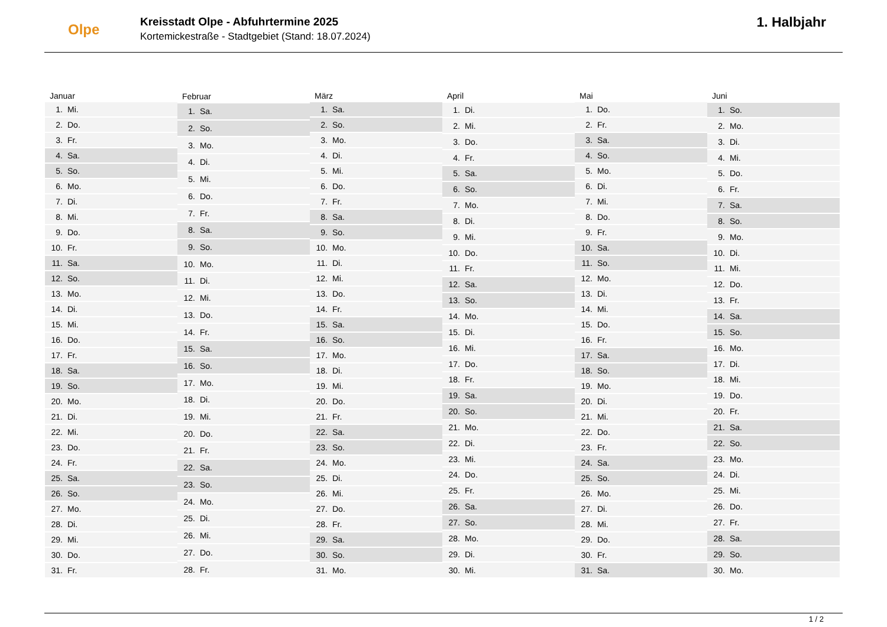Olpe
Kreisstadt Olpe - Abfuhrtermine 2025
Kortemickestraße - Stadtgebiet (Stand: 18.07.2024)
1. Halbjahr
| Januar | |
| --- | --- |
| 1. | Mi. |
| 2. | Do. |
| 3. | Fr. |
| 4. | Sa. |
| 5. | So. |
| 6. | Mo. |
| 7. | Di. |
| 8. | Mi. |
| 9. | Do. |
| 10. | Fr. |
| 11. | Sa. |
| 12. | So. |
| 13. | Mo. |
| 14. | Di. |
| 15. | Mi. |
| 16. | Do. |
| 17. | Fr. |
| 18. | Sa. |
| 19. | So. |
| 20. | Mo. |
| 21. | Di. |
| 22. | Mi. |
| 23. | Do. |
| 24. | Fr. |
| 25. | Sa. |
| 26. | So. |
| 27. | Mo. |
| 28. | Di. |
| 29. | Mi. |
| 30. | Do. |
| 31. | Fr. |
| Februar | |
| --- | --- |
| 1. | Sa. |
| 2. | So. |
| 3. | Mo. |
| 4. | Di. |
| 5. | Mi. |
| 6. | Do. |
| 7. | Fr. |
| 8. | Sa. |
| 9. | So. |
| 10. | Mo. |
| 11. | Di. |
| 12. | Mi. |
| 13. | Do. |
| 14. | Fr. |
| 15. | Sa. |
| 16. | So. |
| 17. | Mo. |
| 18. | Di. |
| 19. | Mi. |
| 20. | Do. |
| 21. | Fr. |
| 22. | Sa. |
| 23. | So. |
| 24. | Mo. |
| 25. | Di. |
| 26. | Mi. |
| 27. | Do. |
| 28. | Fr. |
| März | |
| --- | --- |
| 1. | Sa. |
| 2. | So. |
| 3. | Mo. |
| 4. | Di. |
| 5. | Mi. |
| 6. | Do. |
| 7. | Fr. |
| 8. | Sa. |
| 9. | So. |
| 10. | Mo. |
| 11. | Di. |
| 12. | Mi. |
| 13. | Do. |
| 14. | Fr. |
| 15. | Sa. |
| 16. | So. |
| 17. | Mo. |
| 18. | Di. |
| 19. | Mi. |
| 20. | Do. |
| 21. | Fr. |
| 22. | Sa. |
| 23. | So. |
| 24. | Mo. |
| 25. | Di. |
| 26. | Mi. |
| 27. | Do. |
| 28. | Fr. |
| 29. | Sa. |
| 30. | So. |
| 31. | Mo. |
| April | |
| --- | --- |
| 1. | Di. |
| 2. | Mi. |
| 3. | Do. |
| 4. | Fr. |
| 5. | Sa. |
| 6. | So. |
| 7. | Mo. |
| 8. | Di. |
| 9. | Mi. |
| 10. | Do. |
| 11. | Fr. |
| 12. | Sa. |
| 13. | So. |
| 14. | Mo. |
| 15. | Di. |
| 16. | Mi. |
| 17. | Do. |
| 18. | Fr. |
| 19. | Sa. |
| 20. | So. |
| 21. | Mo. |
| 22. | Di. |
| 23. | Mi. |
| 24. | Do. |
| 25. | Fr. |
| 26. | Sa. |
| 27. | So. |
| 28. | Mo. |
| 29. | Di. |
| 30. | Mi. |
| Mai | |
| --- | --- |
| 1. | Do. |
| 2. | Fr. |
| 3. | Sa. |
| 4. | So. |
| 5. | Mo. |
| 6. | Di. |
| 7. | Mi. |
| 8. | Do. |
| 9. | Fr. |
| 10. | Sa. |
| 11. | So. |
| 12. | Mo. |
| 13. | Di. |
| 14. | Mi. |
| 15. | Do. |
| 16. | Fr. |
| 17. | Sa. |
| 18. | So. |
| 19. | Mo. |
| 20. | Di. |
| 21. | Mi. |
| 22. | Do. |
| 23. | Fr. |
| 24. | Sa. |
| 25. | So. |
| 26. | Mo. |
| 27. | Di. |
| 28. | Mi. |
| 29. | Do. |
| 30. | Fr. |
| 31. | Sa. |
| Juni | |
| --- | --- |
| 1. | So. |
| 2. | Mo. |
| 3. | Di. |
| 4. | Mi. |
| 5. | Do. |
| 6. | Fr. |
| 7. | Sa. |
| 8. | So. |
| 9. | Mo. |
| 10. | Di. |
| 11. | Mi. |
| 12. | Do. |
| 13. | Fr. |
| 14. | Sa. |
| 15. | So. |
| 16. | Mo. |
| 17. | Di. |
| 18. | Mi. |
| 19. | Do. |
| 20. | Fr. |
| 21. | Sa. |
| 22. | So. |
| 23. | Mo. |
| 24. | Di. |
| 25. | Mi. |
| 26. | Do. |
| 27. | Fr. |
| 28. | Sa. |
| 29. | So. |
| 30. | Mo. |
1 / 2